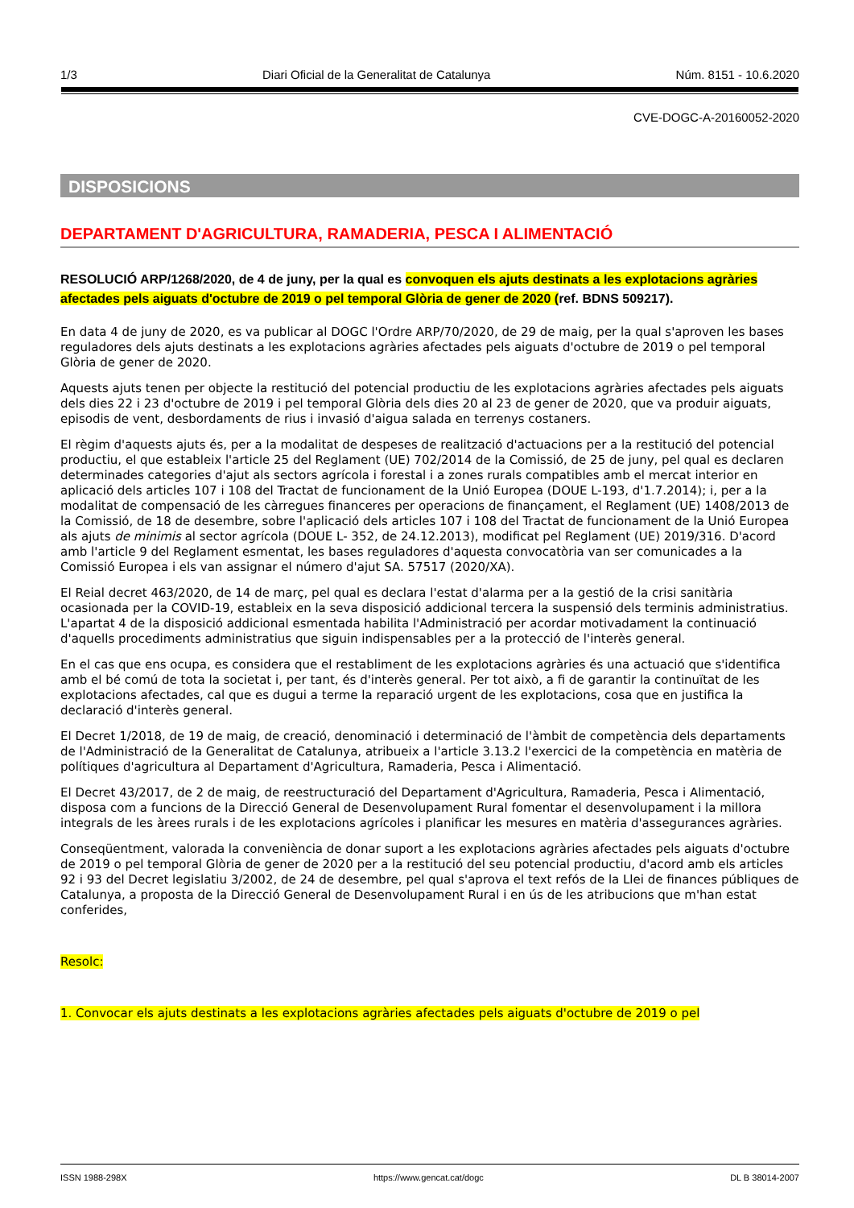1/3 Diari Oficial de la Generalitat de Catalunya Núm. 8151 - 10.6.2020
CVE-DOGC-A-20160052-2020
DISPOSICIONS
DEPARTAMENT D'AGRICULTURA, RAMADERIA, PESCA I ALIMENTACIÓ
RESOLUCIÓ ARP/1268/2020, de 4 de juny, per la qual es convoquen els ajuts destinats a les explotacions agràries afectades pels aiguats d'octubre de 2019 o pel temporal Glòria de gener de 2020 (ref. BDNS 509217).
En data 4 de juny de 2020, es va publicar al DOGC l'Ordre ARP/70/2020, de 29 de maig, per la qual s'aproven les bases reguladores dels ajuts destinats a les explotacions agràries afectades pels aiguats d'octubre de 2019 o pel temporal Glòria de gener de 2020.
Aquests ajuts tenen per objecte la restitució del potencial productiu de les explotacions agràries afectades pels aiguats dels dies 22 i 23 d'octubre de 2019 i pel temporal Glòria dels dies 20 al 23 de gener de 2020, que va produir aiguats, episodis de vent, desbordaments de rius i invasió d'aigua salada en terrenys costaners.
El règim d'aquests ajuts és, per a la modalitat de despeses de realització d'actuacions per a la restitució del potencial productiu, el que estableix l'article 25 del Reglament (UE) 702/2014 de la Comissió, de 25 de juny, pel qual es declaren determinades categories d'ajut als sectors agrícola i forestal i a zones rurals compatibles amb el mercat interior en aplicació dels articles 107 i 108 del Tractat de funcionament de la Unió Europea (DOUE L-193, d'1.7.2014); i, per a la modalitat de compensació de les càrregues financeres per operacions de finançament, el Reglament (UE) 1408/2013 de la Comissió, de 18 de desembre, sobre l'aplicació dels articles 107 i 108 del Tractat de funcionament de la Unió Europea als ajuts de minimis al sector agrícola (DOUE L- 352, de 24.12.2013), modificat pel Reglament (UE) 2019/316. D'acord amb l'article 9 del Reglament esmentat, les bases reguladores d'aquesta convocatòria van ser comunicades a la Comissió Europea i els van assignar el número d'ajut SA. 57517 (2020/XA).
El Reial decret 463/2020, de 14 de març, pel qual es declara l'estat d'alarma per a la gestió de la crisi sanitària ocasionada per la COVID-19, estableix en la seva disposició addicional tercera la suspensió dels terminis administratius. L'apartat 4 de la disposició addicional esmentada habilita l'Administració per acordar motivadament la continuació d'aquells procediments administratius que siguin indispensables per a la protecció de l'interès general.
En el cas que ens ocupa, es considera que el restabliment de les explotacions agràries és una actuació que s'identifica amb el bé comú de tota la societat i, per tant, és d'interès general. Per tot això, a fi de garantir la continuïtat de les explotacions afectades, cal que es dugui a terme la reparació urgent de les explotacions, cosa que en justifica la declaració d'interès general.
El Decret 1/2018, de 19 de maig, de creació, denominació i determinació de l'àmbit de competència dels departaments de l'Administració de la Generalitat de Catalunya, atribueix a l'article 3.13.2 l'exercici de la competència en matèria de polítiques d'agricultura al Departament d'Agricultura, Ramaderia, Pesca i Alimentació.
El Decret 43/2017, de 2 de maig, de reestructuració del Departament d'Agricultura, Ramaderia, Pesca i Alimentació, disposa com a funcions de la Direcció General de Desenvolupament Rural fomentar el desenvolupament i la millora integrals de les àrees rurals i de les explotacions agrícoles i planificar les mesures en matèria d'assegurances agràries.
Conseqüentment, valorada la conveniència de donar suport a les explotacions agràries afectades pels aiguats d'octubre de 2019 o pel temporal Glòria de gener de 2020 per a la restitució del seu potencial productiu, d'acord amb els articles 92 i 93 del Decret legislatiu 3/2002, de 24 de desembre, pel qual s'aprova el text refós de la Llei de finances públiques de Catalunya, a proposta de la Direcció General de Desenvolupament Rural i en ús de les atribucions que m'han estat conferides,
Resolc:
1. Convocar els ajuts destinats a les explotacions agràries afectades pels aiguats d'octubre de 2019 o pel
ISSN 1988-298X https://www.gencat.cat/dogc DL B 38014-2007